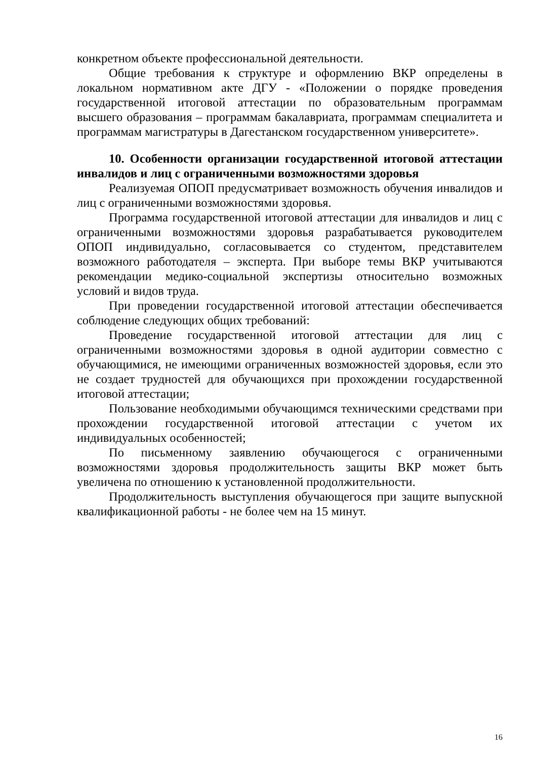конкретном объекте профессиональной деятельности.
Общие требования к структуре и оформлению ВКР определены в локальном нормативном акте ДГУ - «Положении о порядке проведения государственной итоговой аттестации по образовательным программам высшего образования – программам бакалавриата, программам специалитета и программам магистратуры в Дагестанском государственном университете».
10. Особенности организации государственной итоговой аттестации инвалидов и лиц с ограниченными возможностями здоровья
Реализуемая ОПОП предусматривает возможность обучения инвалидов и лиц с ограниченными возможностями здоровья.
Программа государственной итоговой аттестации для инвалидов и лиц с ограниченными возможностями здоровья разрабатывается руководителем ОПОП индивидуально, согласовывается со студентом, представителем возможного работодателя – эксперта. При выборе темы ВКР учитываются рекомендации медико-социальной экспертизы относительно возможных условий и видов труда.
При проведении государственной итоговой аттестации обеспечивается соблюдение следующих общих требований:
Проведение государственной итоговой аттестации для лиц с ограниченными возможностями здоровья в одной аудитории совместно с обучающимися, не имеющими ограниченных возможностей здоровья, если это не создает трудностей для обучающихся при прохождении государственной итоговой аттестации;
Пользование необходимыми обучающимся техническими средствами при прохождении государственной итоговой аттестации с учетом их индивидуальных особенностей;
По письменному заявлению обучающегося с ограниченными возможностями здоровья продолжительность защиты ВКР может быть увеличена по отношению к установленной продолжительности.
Продолжительность выступления обучающегося при защите выпускной квалификационной работы - не более чем на 15 минут.
16